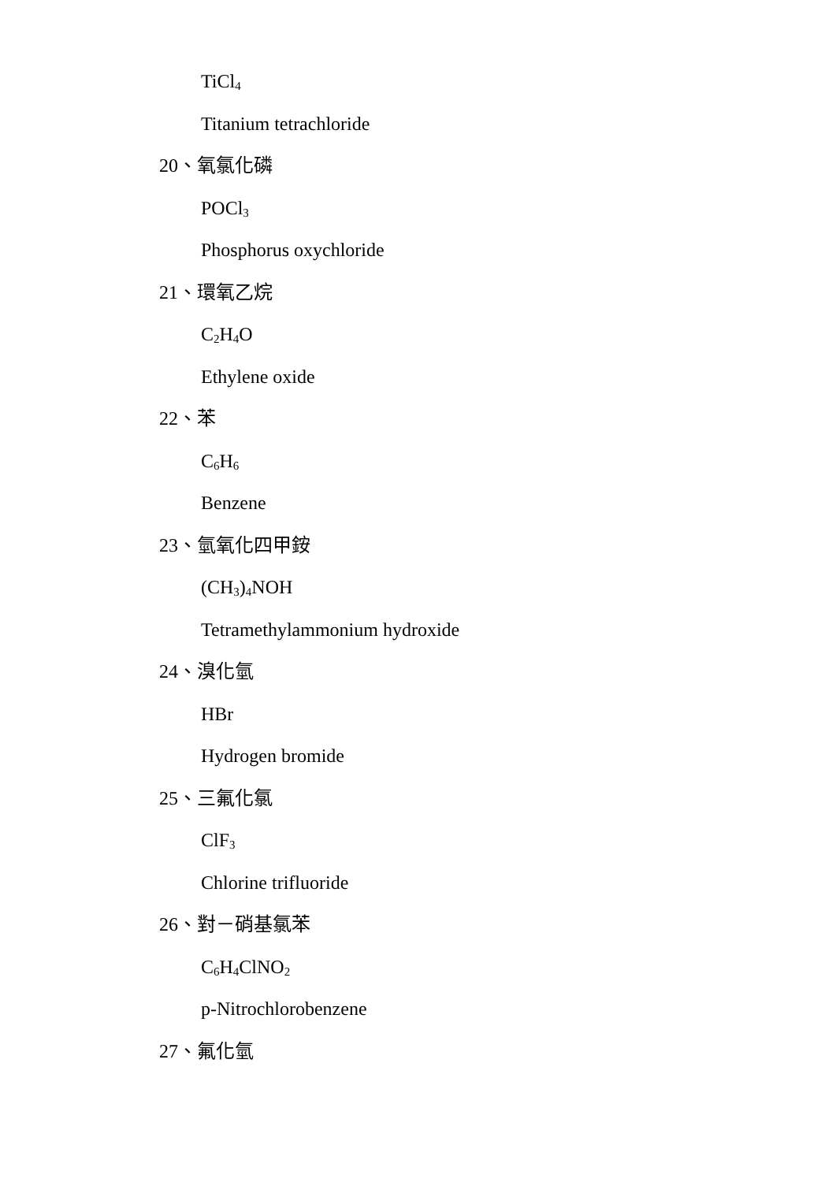TiCl<sub>4</sub>
Titanium tetrachloride
20、氧氯化磷
POCl<sub>3</sub>
Phosphorus oxychloride
21、環氧乙烷
C<sub>2</sub>H<sub>4</sub>O
Ethylene oxide
22、苯
C<sub>6</sub>H<sub>6</sub>
Benzene
23、氫氧化四甲銨
(CH<sub>3</sub>)<sub>4</sub>NOH
Tetramethylammonium hydroxide
24、溴化氫
HBr
Hydrogen bromide
25、三氟化氯
ClF<sub>3</sub>
Chlorine trifluoride
26、對－硝基氯苯
C<sub>6</sub>H<sub>4</sub>ClNO<sub>2</sub>
p-Nitrochlorobenzene
27、氟化氫